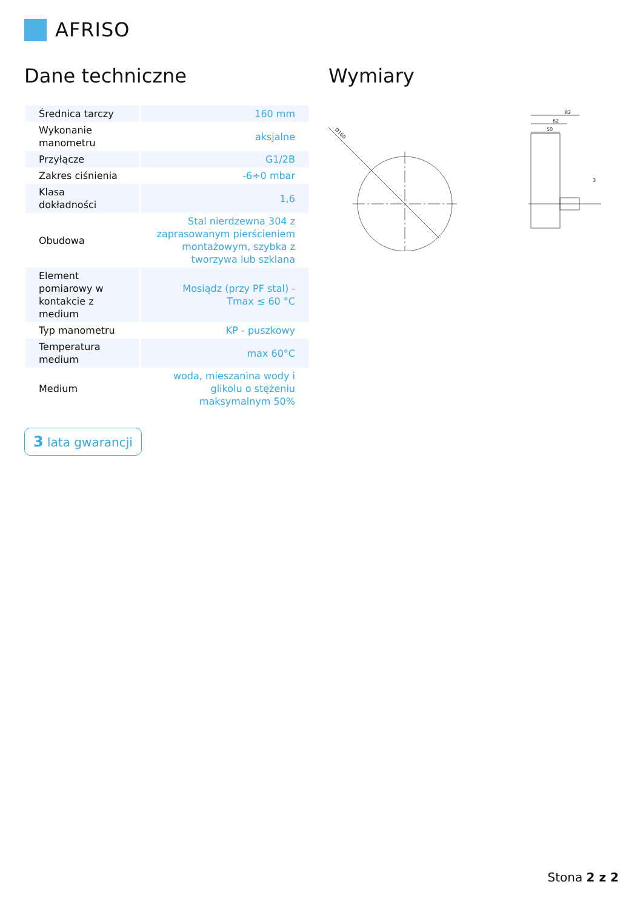AFRISO
Dane techniczne
| Średnica tarczy | 160 mm |
| Wykonanie manometru | aksjalne |
| Przyłącze | G1/2B |
| Zakres ciśnienia | -6÷0 mbar |
| Klasa dokładności | 1,6 |
| Obudowa | Stal nierdzewna 304 z zaprasowanym pierścieniem montażowym, szybka z tworzywa lub szklana |
| Element pomiarowy w kontakcie z medium | Mosiądz (przy PF stal) - Tmax ≤ 60 °C |
| Typ manometru | KP - puszkowy |
| Temperatura medium | max 60°C |
| Medium | woda, mieszanina wody i glikolu o stężeniu maksymalnym 50% |
3 lata gwarancji
Wymiary
Ø160
82
62
50
3
Stona 2 z 2